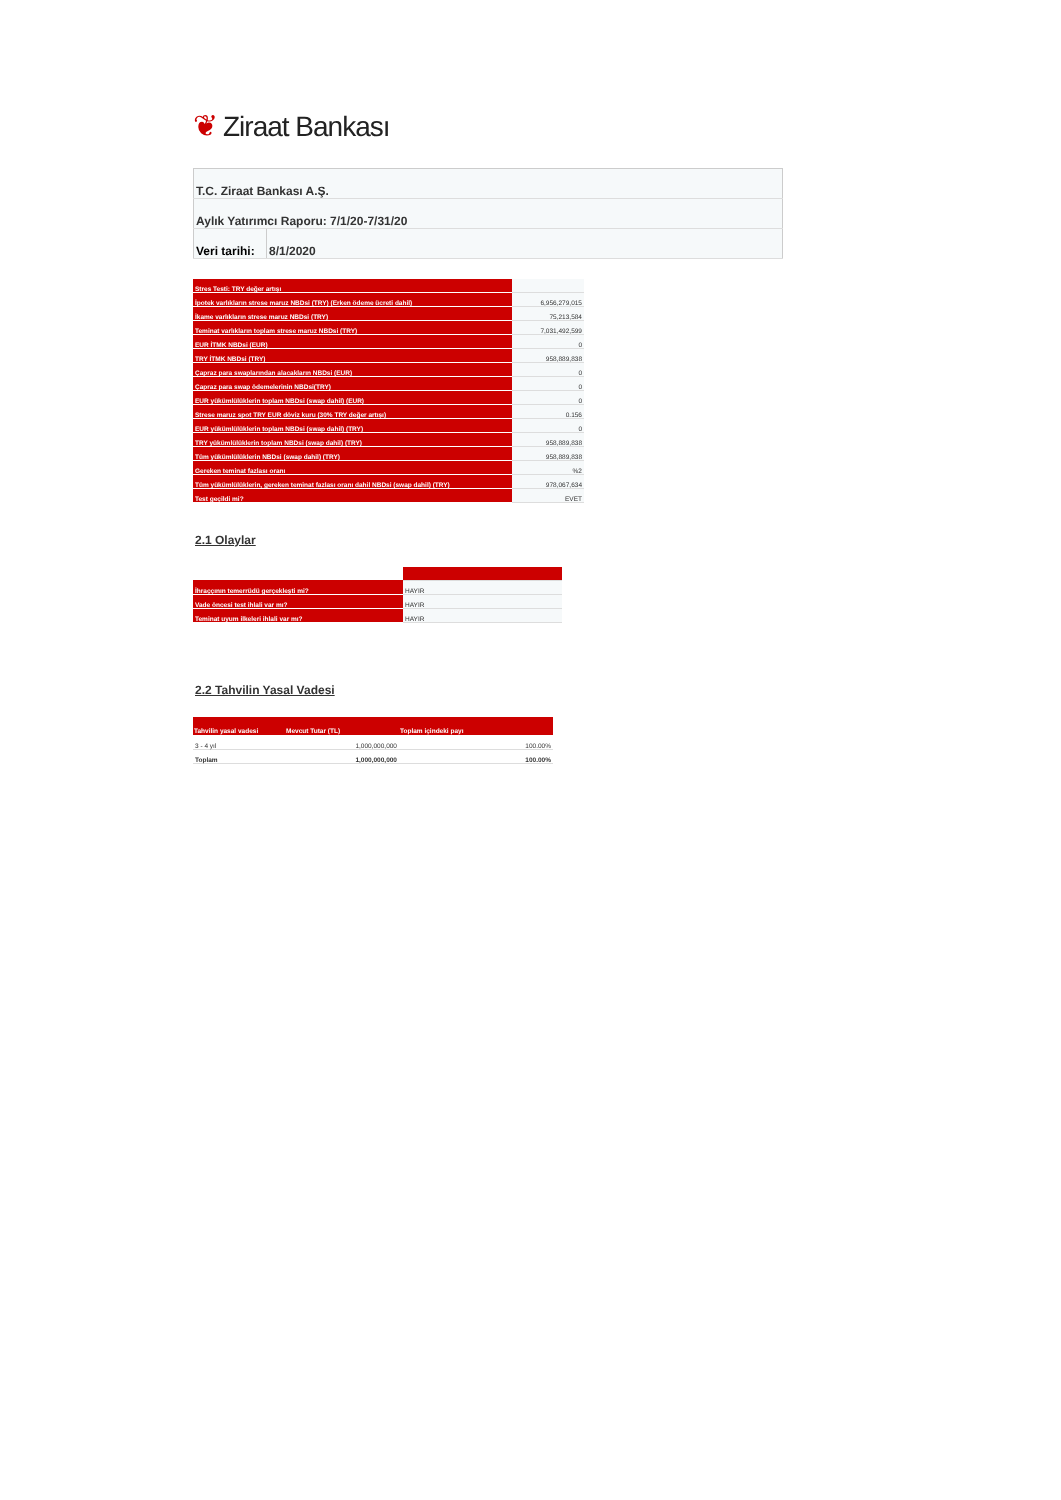❦ Ziraat Bankası
| T.C. Ziraat Bankası A.Ş. | |
| Aylık Yatırımcı Raporu: 7/1/20-7/31/20 | |
| Veri tarihi: | 8/1/2020 |
| Stres Testi: TRY değer artışı | |
| İpotek varlıkların strese maruz NBDsi (TRY) (Erken ödeme ücreti dahil) | 6,956,279,015 |
| İkame varlıkların strese maruz NBDsi (TRY) | 75,213,584 |
| Teminat varlıkların toplam strese maruz NBDsi (TRY) | 7,031,492,599 |
| EUR İTMK NBDsi (EUR) | 0 |
| TRY İTMK NBDsi (TRY) | 958,889,838 |
| Çapraz para swaplarından alacakların NBDsi (EUR) | 0 |
| Çapraz para swap ödemelerinin NBDsi(TRY) | 0 |
| EUR yükümlülüklerin toplam NBDsi (swap dahil) (EUR) | 0 |
| Strese maruz spot TRY EUR döviz kuru (30% TRY değer artışı) | 0.156 |
| EUR yükümlülüklerin toplam NBDsi (swap dahil) (TRY) | 0 |
| TRY yükümlülüklerin toplam NBDsi (swap dahil) (TRY) | 958,889,838 |
| Tüm yükümlülüklerin NBDsi (swap dahil) (TRY) | 958,889,838 |
| Gereken teminat fazlası oranı | %2 |
| Tüm yükümlülüklerin, gereken teminat fazlası oranı dahil NBDsi (swap dahil) (TRY) | 978,067,634 |
| Test geçildi mi? | EVET |
2.1 Olaylar
| İhraççının temerrüdü gerçekleşti mi? | HAYIR |
| Vade öncesi test ihlali var mı? | HAYIR |
| Teminat uyum ilkeleri ihlali var mı? | HAYIR |
2.2 Tahvilin Yasal Vadesi
| Tahvilin yasal vadesi | Mevcut Tutar (TL) | Toplam içindeki payı |
| --- | --- | --- |
| 3 - 4 yıl | 1,000,000,000 | 100.00% |
| Toplam | 1,000,000,000 | 100.00% |